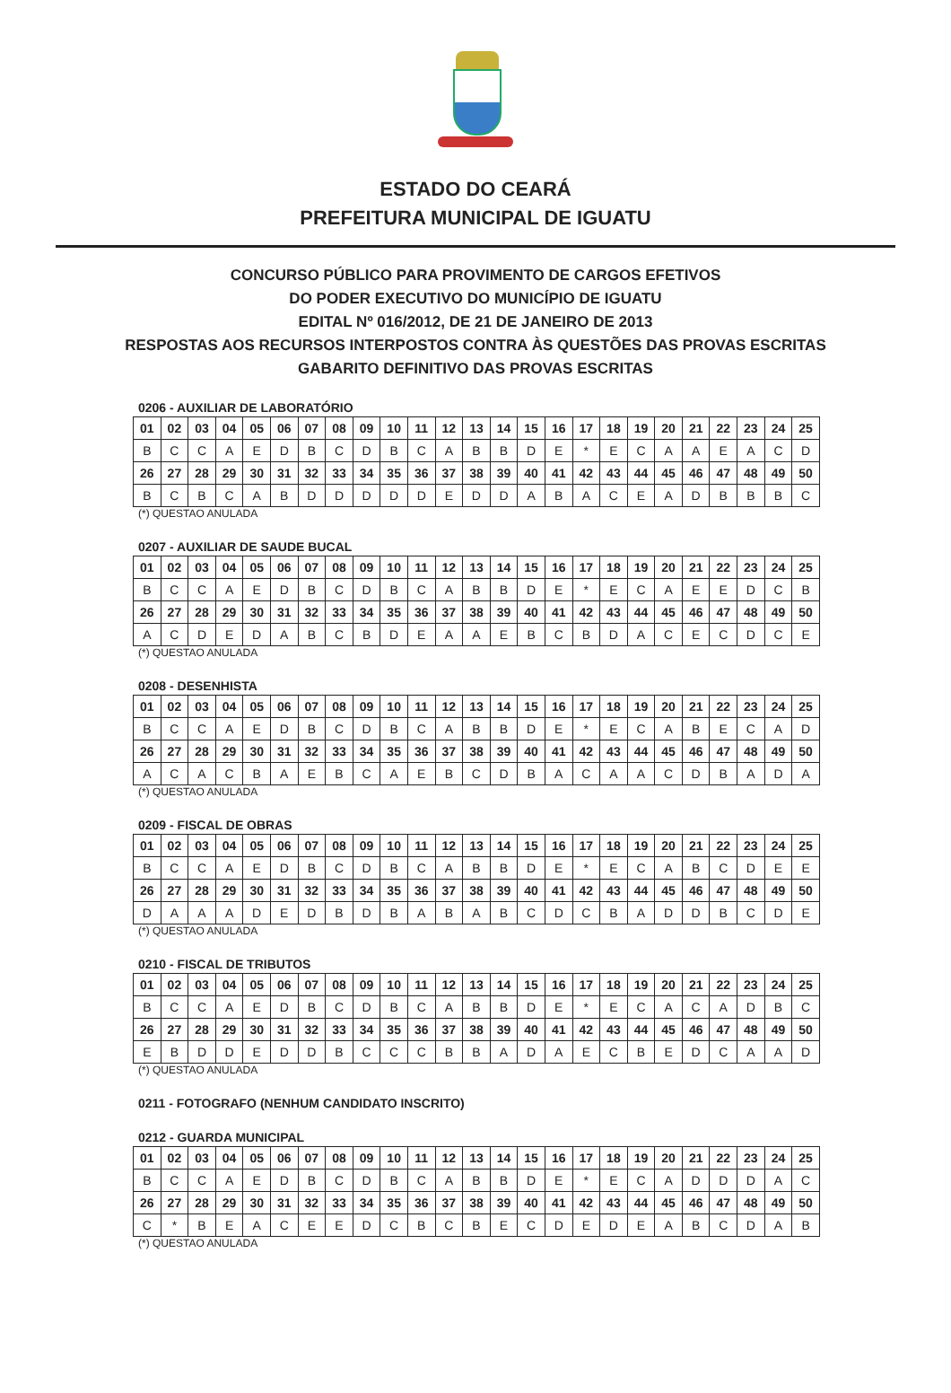ESTADO DO CEARÁ
PREFEITURA MUNICIPAL DE IGUATU
CONCURSO PÚBLICO PARA PROVIMENTO DE CARGOS EFETIVOS
DO PODER EXECUTIVO DO MUNICÍPIO DE IGUATU
EDITAL Nº 016/2012, DE 21 DE JANEIRO DE 2013
RESPOSTAS AOS RECURSOS INTERPOSTOS CONTRA ÀS QUESTÕES DAS PROVAS ESCRITAS
GABARITO DEFINITIVO DAS PROVAS ESCRITAS
0206 - AUXILIAR DE LABORATÓRIO
| 01 | 02 | 03 | 04 | 05 | 06 | 07 | 08 | 09 | 10 | 11 | 12 | 13 | 14 | 15 | 16 | 17 | 18 | 19 | 20 | 21 | 22 | 23 | 24 | 25 |
| B | C | C | A | E | D | B | C | D | B | C | A | B | B | D | E | * | E | C | A | A | E | A | C | D |
| 26 | 27 | 28 | 29 | 30 | 31 | 32 | 33 | 34 | 35 | 36 | 37 | 38 | 39 | 40 | 41 | 42 | 43 | 44 | 45 | 46 | 47 | 48 | 49 | 50 |
| B | C | B | C | A | B | D | D | D | D | D | E | D | D | A | B | A | C | E | A | D | B | B | B | C |
(*) QUESTAO ANULADA
0207 - AUXILIAR DE SAUDE BUCAL
| 01 | 02 | 03 | 04 | 05 | 06 | 07 | 08 | 09 | 10 | 11 | 12 | 13 | 14 | 15 | 16 | 17 | 18 | 19 | 20 | 21 | 22 | 23 | 24 | 25 |
| B | C | C | A | E | D | B | C | D | B | C | A | B | B | D | E | * | E | C | A | E | E | D | C | B |
| 26 | 27 | 28 | 29 | 30 | 31 | 32 | 33 | 34 | 35 | 36 | 37 | 38 | 39 | 40 | 41 | 42 | 43 | 44 | 45 | 46 | 47 | 48 | 49 | 50 |
| A | C | D | E | D | A | B | C | B | D | E | A | A | E | B | C | B | D | A | C | E | C | D | C | E |
(*) QUESTAO ANULADA
0208 - DESENHISTA
| 01 | 02 | 03 | 04 | 05 | 06 | 07 | 08 | 09 | 10 | 11 | 12 | 13 | 14 | 15 | 16 | 17 | 18 | 19 | 20 | 21 | 22 | 23 | 24 | 25 |
| B | C | C | A | E | D | B | C | D | B | C | A | B | B | D | E | * | E | C | A | B | E | C | A | D |
| 26 | 27 | 28 | 29 | 30 | 31 | 32 | 33 | 34 | 35 | 36 | 37 | 38 | 39 | 40 | 41 | 42 | 43 | 44 | 45 | 46 | 47 | 48 | 49 | 50 |
| A | C | A | C | B | A | E | B | C | A | E | B | C | D | B | A | C | A | A | C | D | B | A | D | A |
(*) QUESTAO ANULADA
0209 - FISCAL DE OBRAS
| 01 | 02 | 03 | 04 | 05 | 06 | 07 | 08 | 09 | 10 | 11 | 12 | 13 | 14 | 15 | 16 | 17 | 18 | 19 | 20 | 21 | 22 | 23 | 24 | 25 |
| B | C | C | A | E | D | B | C | D | B | C | A | B | B | D | E | * | E | C | A | B | C | D | E | E |
| 26 | 27 | 28 | 29 | 30 | 31 | 32 | 33 | 34 | 35 | 36 | 37 | 38 | 39 | 40 | 41 | 42 | 43 | 44 | 45 | 46 | 47 | 48 | 49 | 50 |
| D | A | A | A | D | E | D | B | D | B | A | B | A | B | C | D | C | B | A | D | D | B | C | D | E |
(*) QUESTAO ANULADA
0210 - FISCAL DE TRIBUTOS
| 01 | 02 | 03 | 04 | 05 | 06 | 07 | 08 | 09 | 10 | 11 | 12 | 13 | 14 | 15 | 16 | 17 | 18 | 19 | 20 | 21 | 22 | 23 | 24 | 25 |
| B | C | C | A | E | D | B | C | D | B | C | A | B | B | D | E | * | E | C | A | C | A | D | B | C |
| 26 | 27 | 28 | 29 | 30 | 31 | 32 | 33 | 34 | 35 | 36 | 37 | 38 | 39 | 40 | 41 | 42 | 43 | 44 | 45 | 46 | 47 | 48 | 49 | 50 |
| E | B | D | D | E | D | D | B | C | C | C | B | B | A | D | A | E | C | B | E | D | C | A | A | D |
(*) QUESTAO ANULADA
0211 - FOTOGRAFO (NENHUM CANDIDATO INSCRITO)
0212 - GUARDA MUNICIPAL
| 01 | 02 | 03 | 04 | 05 | 06 | 07 | 08 | 09 | 10 | 11 | 12 | 13 | 14 | 15 | 16 | 17 | 18 | 19 | 20 | 21 | 22 | 23 | 24 | 25 |
| B | C | C | A | E | D | B | C | D | B | C | A | B | B | D | E | * | E | C | A | D | D | D | A | C |
| 26 | 27 | 28 | 29 | 30 | 31 | 32 | 33 | 34 | 35 | 36 | 37 | 38 | 39 | 40 | 41 | 42 | 43 | 44 | 45 | 46 | 47 | 48 | 49 | 50 |
| C | * | B | E | A | C | E | E | D | C | B | C | B | E | C | D | E | D | E | A | B | C | D | A | B |
(*) QUESTAO ANULADA